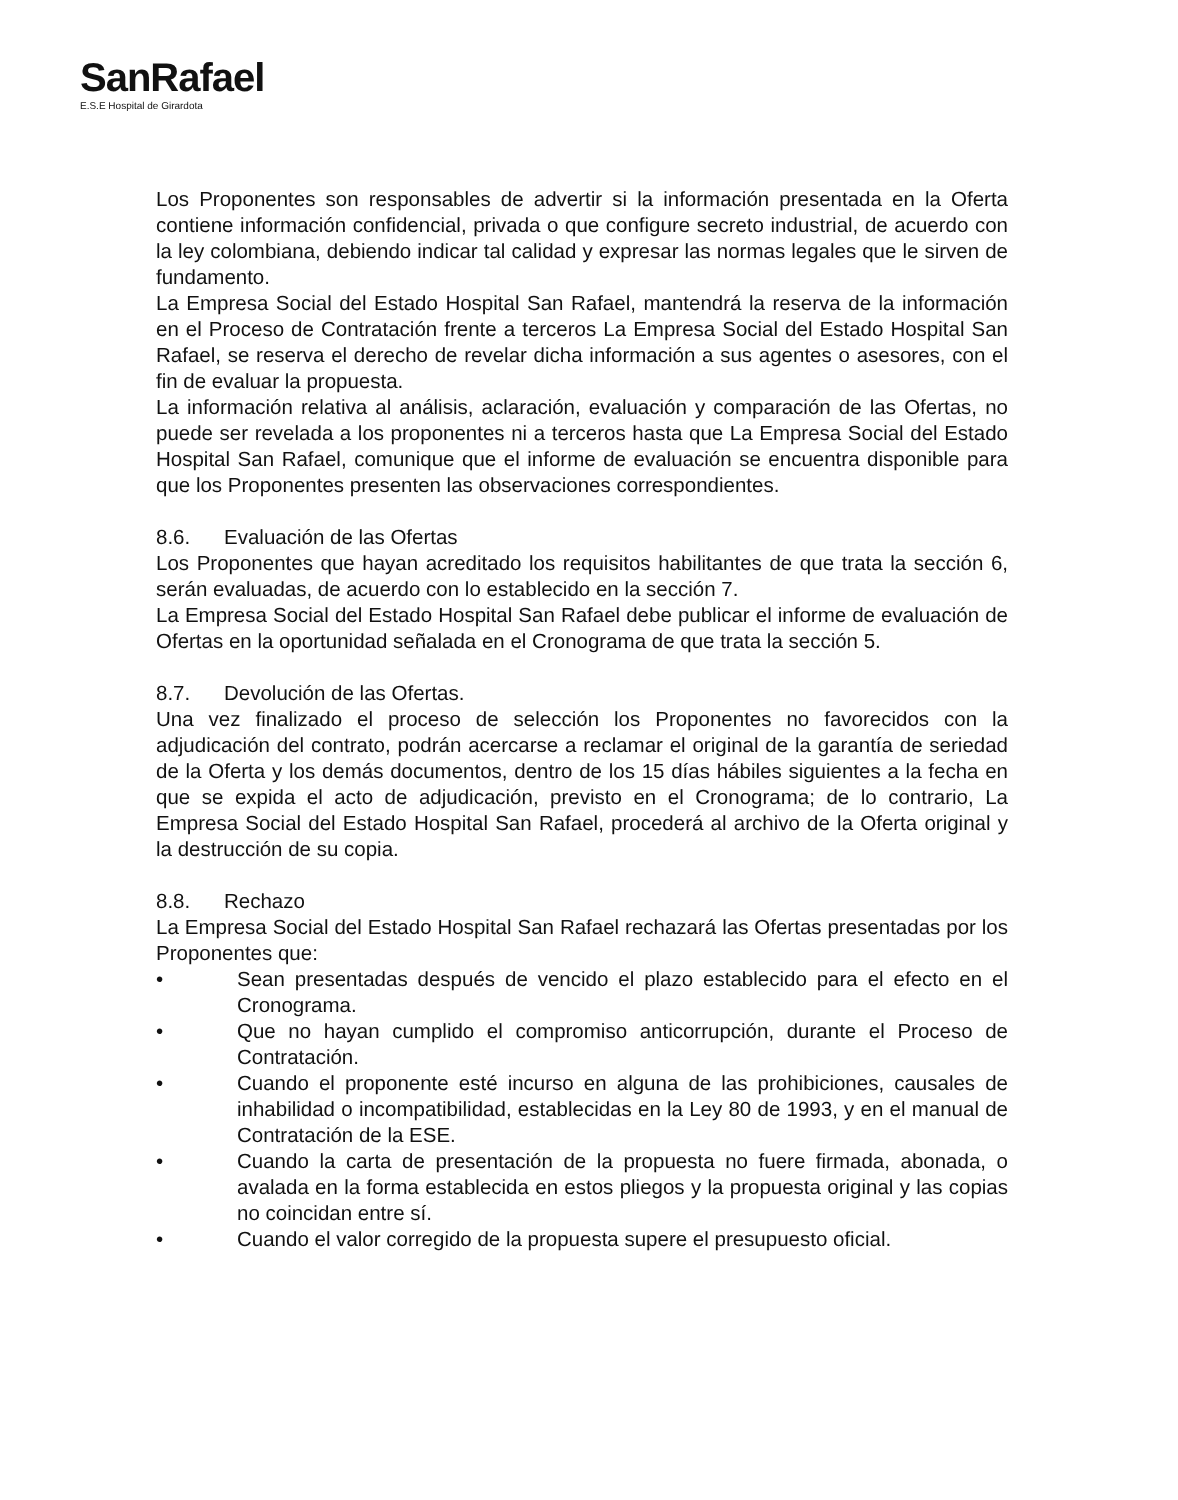SanRafael
E.S.E Hospital de Girardota
Los Proponentes son responsables de advertir si la información presentada en la Oferta contiene información confidencial, privada o que configure secreto industrial, de acuerdo con la ley colombiana, debiendo indicar tal calidad y expresar las normas legales que le sirven de fundamento.
La Empresa Social del Estado Hospital San Rafael, mantendrá la reserva de la información en el Proceso de Contratación frente a terceros La Empresa Social del Estado Hospital San Rafael, se reserva el derecho de revelar dicha información a sus agentes o asesores, con el fin de evaluar la propuesta.
La información relativa al análisis, aclaración, evaluación y comparación de las Ofertas, no puede ser revelada a los proponentes ni a terceros hasta que La Empresa Social del Estado Hospital San Rafael, comunique que el informe de evaluación se encuentra disponible para que los Proponentes presenten las observaciones correspondientes.
8.6. Evaluación de las Ofertas
Los Proponentes que hayan acreditado los requisitos habilitantes de que trata la sección 6, serán evaluadas, de acuerdo con lo establecido en la sección 7.
La Empresa Social del Estado Hospital San Rafael debe publicar el informe de evaluación de Ofertas en la oportunidad señalada en el Cronograma de que trata la sección 5.
8.7. Devolución de las Ofertas.
Una vez finalizado el proceso de selección los Proponentes no favorecidos con la adjudicación del contrato, podrán acercarse a reclamar el original de la garantía de seriedad de la Oferta y los demás documentos, dentro de los 15 días hábiles siguientes a la fecha en que se expida el acto de adjudicación, previsto en el Cronograma; de lo contrario, La Empresa Social del Estado Hospital San Rafael, procederá al archivo de la Oferta original y la destrucción de su copia.
8.8. Rechazo
La Empresa Social del Estado Hospital San Rafael rechazará las Ofertas presentadas por los Proponentes que:
• Sean presentadas después de vencido el plazo establecido para el efecto en el Cronograma.
• Que no hayan cumplido el compromiso anticorrupción, durante el Proceso de Contratación.
• Cuando el proponente esté incurso en alguna de las prohibiciones, causales de inhabilidad o incompatibilidad, establecidas en la Ley 80 de 1993, y en el manual de Contratación de la ESE.
• Cuando la carta de presentación de la propuesta no fuere firmada, abonada, o avalada en la forma establecida en estos pliegos y la propuesta original y las copias no coincidan entre sí.
• Cuando el valor corregido de la propuesta supere el presupuesto oficial.